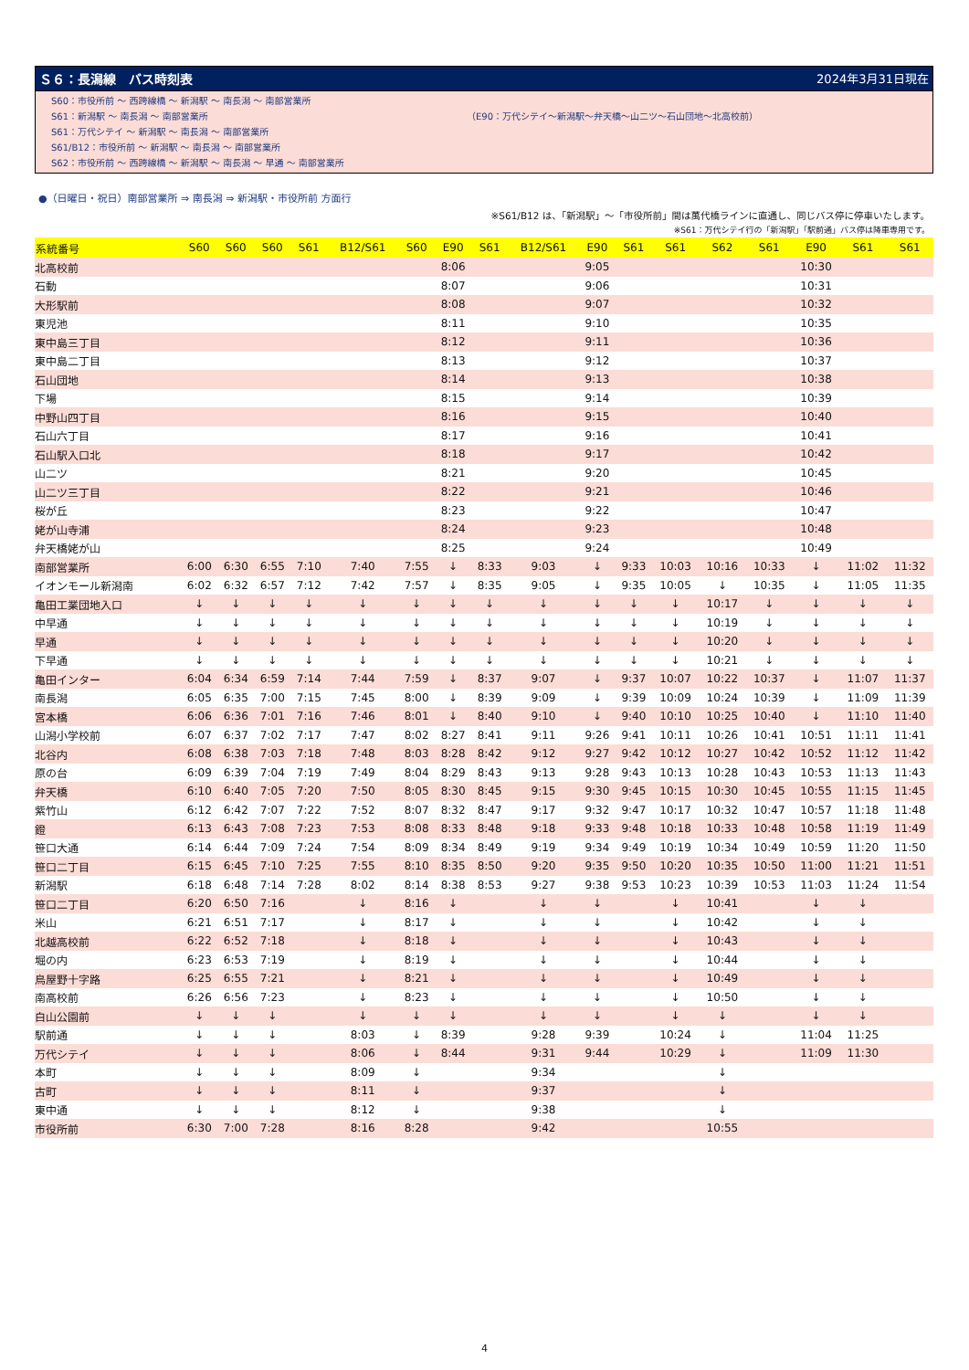Ｓ６：長潟線　バス時刻表 2024年3月31日現在
S60：市役所前 ～ 西跨線橋 ～ 新潟駅 ～ 南長潟 ～ 南部営業所
S61：新潟駅 ～ 南長潟 ～ 南部営業所
S61：万代シテイ ～ 新潟駅 ～ 南長潟 ～ 南部営業所
S61/B12：市役所前 ～ 新潟駅 ～ 南長潟 ～ 南部営業所
S62：市役所前 ～ 西跨線橋 ～ 新潟駅 ～ 南長潟 ～ 早通 ～ 南部営業所
（E90：万代シテイ～新潟駅～弁天橋～山二ツ～石山団地～北高校前）
●（日曜日・祝日）南部営業所 ⇒ 南長潟 ⇒ 新潟駅・市役所前 方面行
※S61/B12 は、「新潟駅」～「市役所前」間は萬代橋ラインに直通し、同じバス停に停車いたします。
※S61：万代シテイ行の「新潟駅」「駅前通」バス停は降車専用です。
| 系統番号 | S60 | S60 | S60 | S61 | B12/S61 | S60 | E90 | S61 | B12/S61 | E90 | S61 | S61 | S62 | S61 | E90 | S61 | S61 |
| --- | --- | --- | --- | --- | --- | --- | --- | --- | --- | --- | --- | --- | --- | --- | --- | --- | --- |
| 北高校前 | | | | | | | 8:06 | | | 9:05 | | | | | 10:30 | | |
| 石動 | | | | | | | 8:07 | | | 9:06 | | | | | 10:31 | | |
| 大形駅前 | | | | | | | 8:08 | | | 9:07 | | | | | 10:32 | | |
| 東児池 | | | | | | | 8:11 | | | 9:10 | | | | | 10:35 | | |
| 東中島三丁目 | | | | | | | 8:12 | | | 9:11 | | | | | 10:36 | | |
| 東中島二丁目 | | | | | | | 8:13 | | | 9:12 | | | | | 10:37 | | |
| 石山団地 | | | | | | | 8:14 | | | 9:13 | | | | | 10:38 | | |
| 下場 | | | | | | | 8:15 | | | 9:14 | | | | | 10:39 | | |
| 中野山四丁目 | | | | | | | 8:16 | | | 9:15 | | | | | 10:40 | | |
| 石山六丁目 | | | | | | | 8:17 | | | 9:16 | | | | | 10:41 | | |
| 石山駅入口北 | | | | | | | 8:18 | | | 9:17 | | | | | 10:42 | | |
| 山二ツ | | | | | | | 8:21 | | | 9:20 | | | | | 10:45 | | |
| 山二ツ三丁目 | | | | | | | 8:22 | | | 9:21 | | | | | 10:46 | | |
| 桜が丘 | | | | | | | 8:23 | | | 9:22 | | | | | 10:47 | | |
| 姥が山寺浦 | | | | | | | 8:24 | | | 9:23 | | | | | 10:48 | | |
| 弁天橋姥が山 | | | | | | | 8:25 | | | 9:24 | | | | | 10:49 | | |
| 南部営業所 | 6:00 | 6:30 | 6:55 | 7:10 | 7:40 | 7:55 | ↓ | 8:33 | 9:03 | ↓ | 9:33 | 10:03 | 10:16 | 10:33 | ↓ | 11:02 | 11:32 |
| イオンモール新潟南 | 6:02 | 6:32 | 6:57 | 7:12 | 7:42 | 7:57 | ↓ | 8:35 | 9:05 | ↓ | 9:35 | 10:05 | ↓ | 10:35 | ↓ | 11:05 | 11:35 |
| 亀田工業団地入口 | ↓ | ↓ | ↓ | ↓ | ↓ | ↓ | ↓ | ↓ | ↓ | ↓ | ↓ | ↓ | 10:17 | ↓ | ↓ | ↓ | ↓ |
| 中早通 | ↓ | ↓ | ↓ | ↓ | ↓ | ↓ | ↓ | ↓ | ↓ | ↓ | ↓ | ↓ | 10:19 | ↓ | ↓ | ↓ | ↓ |
| 早通 | ↓ | ↓ | ↓ | ↓ | ↓ | ↓ | ↓ | ↓ | ↓ | ↓ | ↓ | ↓ | 10:20 | ↓ | ↓ | ↓ | ↓ |
| 下早通 | ↓ | ↓ | ↓ | ↓ | ↓ | ↓ | ↓ | ↓ | ↓ | ↓ | ↓ | ↓ | 10:21 | ↓ | ↓ | ↓ | ↓ |
| 亀田インター | 6:04 | 6:34 | 6:59 | 7:14 | 7:44 | 7:59 | ↓ | 8:37 | 9:07 | ↓ | 9:37 | 10:07 | 10:22 | 10:37 | ↓ | 11:07 | 11:37 |
| 南長潟 | 6:05 | 6:35 | 7:00 | 7:15 | 7:45 | 8:00 | ↓ | 8:39 | 9:09 | ↓ | 9:39 | 10:09 | 10:24 | 10:39 | ↓ | 11:09 | 11:39 |
| 宮本橋 | 6:06 | 6:36 | 7:01 | 7:16 | 7:46 | 8:01 | ↓ | 8:40 | 9:10 | ↓ | 9:40 | 10:10 | 10:25 | 10:40 | ↓ | 11:10 | 11:40 |
| 山潟小学校前 | 6:07 | 6:37 | 7:02 | 7:17 | 7:47 | 8:02 | 8:27 | 8:41 | 9:11 | 9:26 | 9:41 | 10:11 | 10:26 | 10:41 | 10:51 | 11:11 | 11:41 |
| 北谷内 | 6:08 | 6:38 | 7:03 | 7:18 | 7:48 | 8:03 | 8:28 | 8:42 | 9:12 | 9:27 | 9:42 | 10:12 | 10:27 | 10:42 | 10:52 | 11:12 | 11:42 |
| 原の台 | 6:09 | 6:39 | 7:04 | 7:19 | 7:49 | 8:04 | 8:29 | 8:43 | 9:13 | 9:28 | 9:43 | 10:13 | 10:28 | 10:43 | 10:53 | 11:13 | 11:43 |
| 弁天橋 | 6:10 | 6:40 | 7:05 | 7:20 | 7:50 | 8:05 | 8:30 | 8:45 | 9:15 | 9:30 | 9:45 | 10:15 | 10:30 | 10:45 | 10:55 | 11:15 | 11:45 |
| 紫竹山 | 6:12 | 6:42 | 7:07 | 7:22 | 7:52 | 8:07 | 8:32 | 8:47 | 9:17 | 9:32 | 9:47 | 10:17 | 10:32 | 10:47 | 10:57 | 11:18 | 11:48 |
| 鐙 | 6:13 | 6:43 | 7:08 | 7:23 | 7:53 | 8:08 | 8:33 | 8:48 | 9:18 | 9:33 | 9:48 | 10:18 | 10:33 | 10:48 | 10:58 | 11:19 | 11:49 |
| 笹口大通 | 6:14 | 6:44 | 7:09 | 7:24 | 7:54 | 8:09 | 8:34 | 8:49 | 9:19 | 9:34 | 9:49 | 10:19 | 10:34 | 10:49 | 10:59 | 11:20 | 11:50 |
| 笹口二丁目 | 6:15 | 6:45 | 7:10 | 7:25 | 7:55 | 8:10 | 8:35 | 8:50 | 9:20 | 9:35 | 9:50 | 10:20 | 10:35 | 10:50 | 11:00 | 11:21 | 11:51 |
| 新潟駅 | 6:18 | 6:48 | 7:14 | 7:28 | 8:02 | 8:14 | 8:38 | 8:53 | 9:27 | 9:38 | 9:53 | 10:23 | 10:39 | 10:53 | 11:03 | 11:24 | 11:54 |
| 笹口二丁目 | 6:20 | 6:50 | 7:16 | | ↓ | 8:16 | ↓ | | ↓ | ↓ | | ↓ | 10:41 | | ↓ | ↓ | |
| 米山 | 6:21 | 6:51 | 7:17 | | ↓ | 8:17 | ↓ | | ↓ | ↓ | | ↓ | 10:42 | | ↓ | ↓ | |
| 北越高校前 | 6:22 | 6:52 | 7:18 | | ↓ | 8:18 | ↓ | | ↓ | ↓ | | ↓ | 10:43 | | ↓ | ↓ | |
| 堀の内 | 6:23 | 6:53 | 7:19 | | ↓ | 8:19 | ↓ | | ↓ | ↓ | | ↓ | 10:44 | | ↓ | ↓ | |
| 鳥屋野十字路 | 6:25 | 6:55 | 7:21 | | ↓ | 8:21 | ↓ | | ↓ | ↓ | | ↓ | 10:49 | | ↓ | ↓ | |
| 南高校前 | 6:26 | 6:56 | 7:23 | | ↓ | 8:23 | ↓ | | ↓ | ↓ | | ↓ | 10:50 | | ↓ | ↓ | |
| 白山公園前 | ↓ | ↓ | ↓ | | ↓ | ↓ | ↓ | | ↓ | ↓ | | ↓ | ↓ | | ↓ | ↓ | |
| 駅前通 | ↓ | ↓ | ↓ | | 8:03 | ↓ | 8:39 | | 9:28 | 9:39 | | 10:24 | ↓ | | 11:04 | 11:25 | |
| 万代シテイ | ↓ | ↓ | ↓ | | 8:06 | ↓ | 8:44 | | 9:31 | 9:44 | | 10:29 | ↓ | | 11:09 | 11:30 | |
| 本町 | ↓ | ↓ | ↓ | | 8:09 | ↓ | | | 9:34 | | | | ↓ | | | | |
| 古町 | ↓ | ↓ | ↓ | | 8:11 | ↓ | | | 9:37 | | | | ↓ | | | | |
| 東中通 | ↓ | ↓ | ↓ | | 8:12 | ↓ | | | 9:38 | | | | ↓ | | | | |
| 市役所前 | 6:30 | 7:00 | 7:28 | | 8:16 | 8:28 | | | 9:42 | | | | 10:55 | | | | |
4